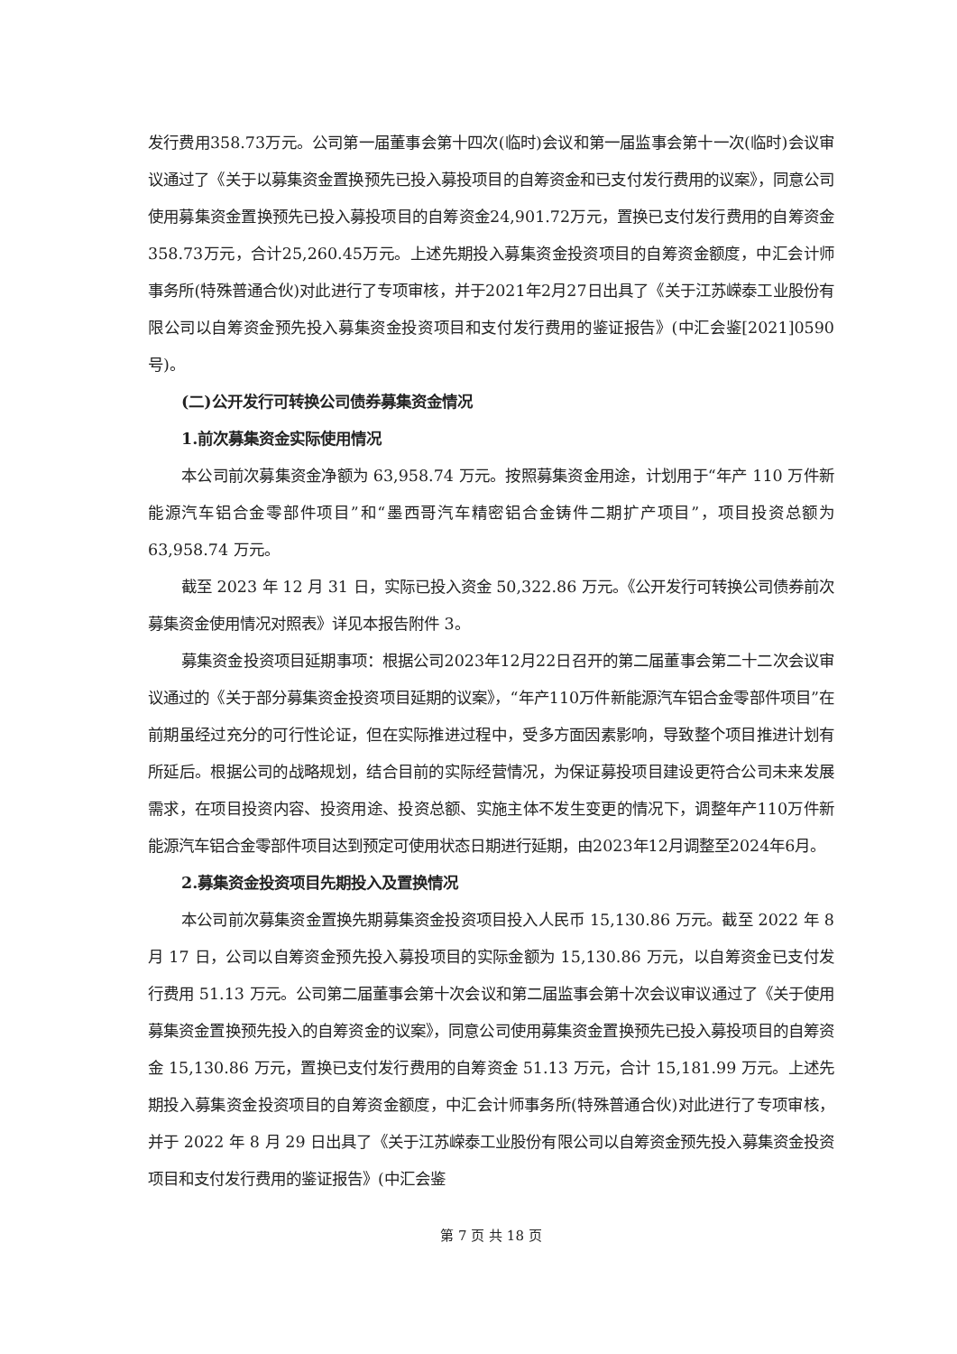发行费用358.73万元。公司第一届董事会第十四次(临时)会议和第一届监事会第十一次(临时)会议审议通过了《关于以募集资金置换预先已投入募投项目的自筹资金和已支付发行费用的议案》，同意公司使用募集资金置换预先已投入募投项目的自筹资金24,901.72万元，置换已支付发行费用的自筹资金358.73万元，合计25,260.45万元。上述先期投入募集资金投资项目的自筹资金额度，中汇会计师事务所(特殊普通合伙)对此进行了专项审核，并于2021年2月27日出具了《关于江苏嵘泰工业股份有限公司以自筹资金预先投入募集资金投资项目和支付发行费用的鉴证报告》(中汇会鉴[2021]0590号)。
(二)公开发行可转换公司债券募集资金情况
1.前次募集资金实际使用情况
本公司前次募集资金净额为 63,958.74 万元。按照募集资金用途，计划用于“年产 110 万件新能源汽车铝合金零部件项目”和“墨西哥汽车精密铝合金铸件二期扩产项目”，项目投资总额为 63,958.74 万元。
截至 2023 年 12 月 31 日，实际已投入资金 50,322.86 万元。《公开发行可转换公司债券前次募集资金使用情况对照表》详见本报告附件 3。
募集资金投资项目延期事项：根据公司2023年12月22日召开的第二届董事会第二十二次会议审议通过的《关于部分募集资金投资项目延期的议案》，“年产110万件新能源汽车铝合金零部件项目”在前期虽经过充分的可行性论证，但在实际推进过程中，受多方面因素影响，导致整个项目推进计划有所延后。根据公司的战略规划，结合目前的实际经营情况，为保证募投项目建设更符合公司未来发展需求，在项目投资内容、投资用途、投资总额、实施主体不发生变更的情况下，调整年产110万件新能源汽车铝合金零部件项目达到预定可使用状态日期进行延期，由2023年12月调整至2024年6月。
2.募集资金投资项目先期投入及置换情况
本公司前次募集资金置换先期募集资金投资项目投入人民币 15,130.86 万元。截至 2022 年 8 月 17 日，公司以自筹资金预先投入募投项目的实际金额为 15,130.86 万元，以自筹资金已支付发行费用 51.13 万元。公司第二届董事会第十次会议和第二届监事会第十次会议审议通过了《关于使用募集资金置换预先投入的自筹资金的议案》，同意公司使用募集资金置换预先已投入募投项目的自筹资金 15,130.86 万元，置换已支付发行费用的自筹资金 51.13 万元，合计 15,181.99 万元。上述先期投入募集资金投资项目的自筹资金额度，中汇会计师事务所(特殊普通合伙)对此进行了专项审核，并于 2022 年 8 月 29 日出具了《关于江苏嵘泰工业股份有限公司以自筹资金预先投入募集资金投资项目和支付发行费用的鉴证报告》(中汇会鉴
第 7 页 共 18 页